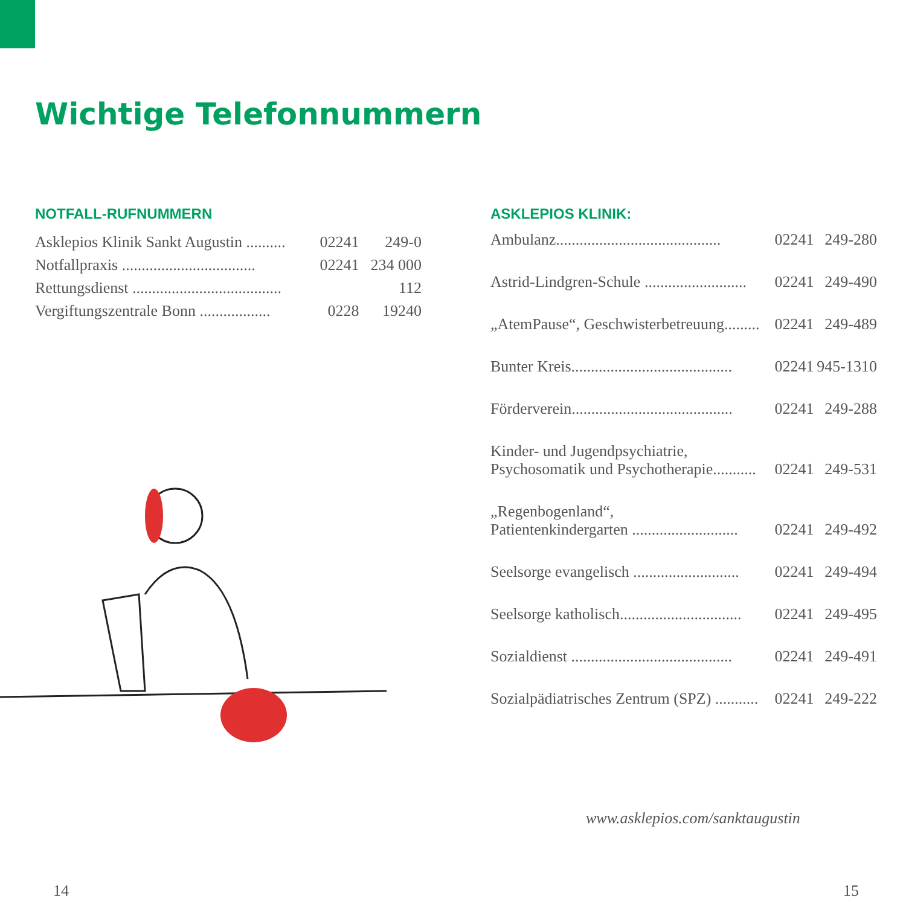Wichtige Telefonnummern
NOTFALL-RUFNUMMERN
| Asklepios Klinik Sankt Augustin .......... | 02241 | 249-0 |
| Notfallpraxis .................................. | 02241 | 234 000 |
| Rettungsdienst ...................................... | | 112 |
| Vergiftungszentrale Bonn .................. | 0228 | 19240 |
ASKLEPIOS KLINIK:
| Ambulanz.......................................... | 02241 | 249-280 |
| Astrid-Lindgren-Schule .......................... | 02241 | 249-490 |
| „AtemPause“, Geschwisterbetreuung......... | 02241 | 249-489 |
| Bunter Kreis......................................... | 02241 | 945-1310 |
| Förderverein......................................... | 02241 | 249-288 |
| Kinder- und Jugendpsychiatrie, Psychosomatik und Psychotherapie........... | 02241 | 249-531 |
| „Regenbogenland“, Patientenkindergarten ........................... | 02241 | 249-492 |
| Seelsorge evangelisch ........................... | 02241 | 249-494 |
| Seelsorge katholisch............................... | 02241 | 249-495 |
| Sozialdienst ......................................... | 02241 | 249-491 |
| Sozialpädiatrisches Zentrum (SPZ) ........... | 02241 | 249-222 |
www.asklepios.com/sanktaugustin
14 15